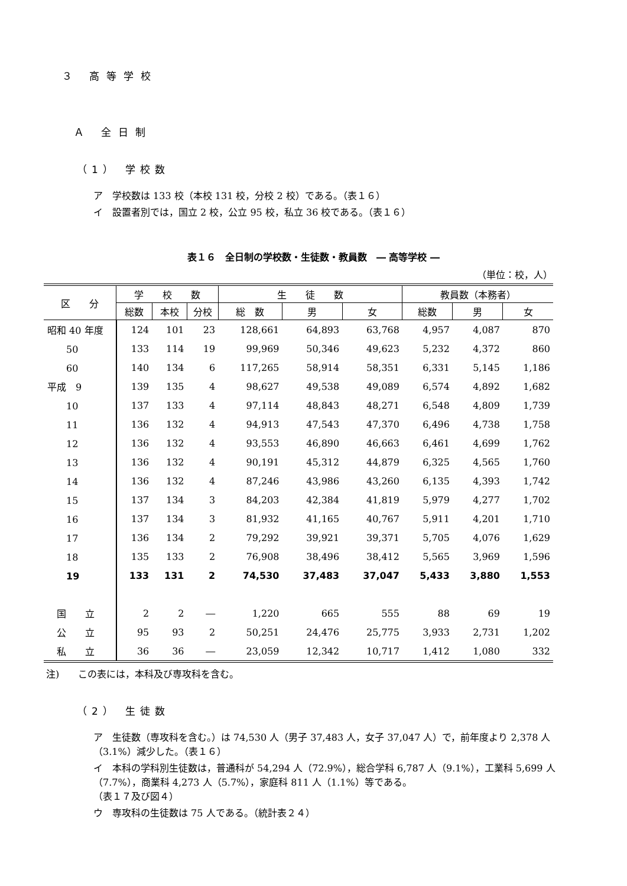３ 高等学校
Ａ 全日制
（1） 学校数
ア　学校数は 133 校（本校 131 校，分校 2 校）である。（表１６）
イ　設置者別では，国立 2 校，公立 95 校，私立 36 校である。（表１６）
表１６　全日制の学校数・生徒数・教員数　― 高等学校 ―
（単位：校，人）
| 区 分 | 学 校 数 | | | 生 徒 数 | | | 教員数（本務者） | | |
| --- | --- | --- | --- | --- | --- | --- | --- | --- | --- |
| | 総数 | 本校 | 分校 | 総 数 | 男 | 女 | 総数 | 男 | 女 |
| 昭和 40 年度 | 124 | 101 | 23 | 128,661 | 64,893 | 63,768 | 4,957 | 4,087 | 870 |
| 50 | 133 | 114 | 19 | 99,969 | 50,346 | 49,623 | 5,232 | 4,372 | 860 |
| 60 | 140 | 134 | 6 | 117,265 | 58,914 | 58,351 | 6,331 | 5,145 | 1,186 |
| 平成 9 | 139 | 135 | 4 | 98,627 | 49,538 | 49,089 | 6,574 | 4,892 | 1,682 |
| 10 | 137 | 133 | 4 | 97,114 | 48,843 | 48,271 | 6,548 | 4,809 | 1,739 |
| 11 | 136 | 132 | 4 | 94,913 | 47,543 | 47,370 | 6,496 | 4,738 | 1,758 |
| 12 | 136 | 132 | 4 | 93,553 | 46,890 | 46,663 | 6,461 | 4,699 | 1,762 |
| 13 | 136 | 132 | 4 | 90,191 | 45,312 | 44,879 | 6,325 | 4,565 | 1,760 |
| 14 | 136 | 132 | 4 | 87,246 | 43,986 | 43,260 | 6,135 | 4,393 | 1,742 |
| 15 | 137 | 134 | 3 | 84,203 | 42,384 | 41,819 | 5,979 | 4,277 | 1,702 |
| 16 | 137 | 134 | 3 | 81,932 | 41,165 | 40,767 | 5,911 | 4,201 | 1,710 |
| 17 | 136 | 134 | 2 | 79,292 | 39,921 | 39,371 | 5,705 | 4,076 | 1,629 |
| 18 | 135 | 133 | 2 | 76,908 | 38,496 | 38,412 | 5,565 | 3,969 | 1,596 |
| 19 | 133 | 131 | 2 | 74,530 | 37,483 | 37,047 | 5,433 | 3,880 | 1,553 |
| 国 立 | 2 | 2 | ― | 1,220 | 665 | 555 | 88 | 69 | 19 |
| 公 立 | 95 | 93 | 2 | 50,251 | 24,476 | 25,775 | 3,933 | 2,731 | 1,202 |
| 私 立 | 36 | 36 | ― | 23,059 | 12,342 | 10,717 | 1,412 | 1,080 | 332 |
注)　　この表には，本科及び専攻科を含む。
（2） 生徒数
ア　生徒数（専攻科を含む。）は 74,530 人（男子 37,483 人，女子 37,047 人）で，前年度より 2,378 人（3.1%）減少した。（表１６）
イ　本科の学科別生徒数は，普通科が 54,294 人（72.9%），総合学科 6,787 人（9.1%），工業科 5,699 人（7.7%），商業科 4,273 人（5.7%），家庭科 811 人（1.1%）等である。
（表１７及び図４）
ウ　専攻科の生徒数は 75 人である。（統計表２４）